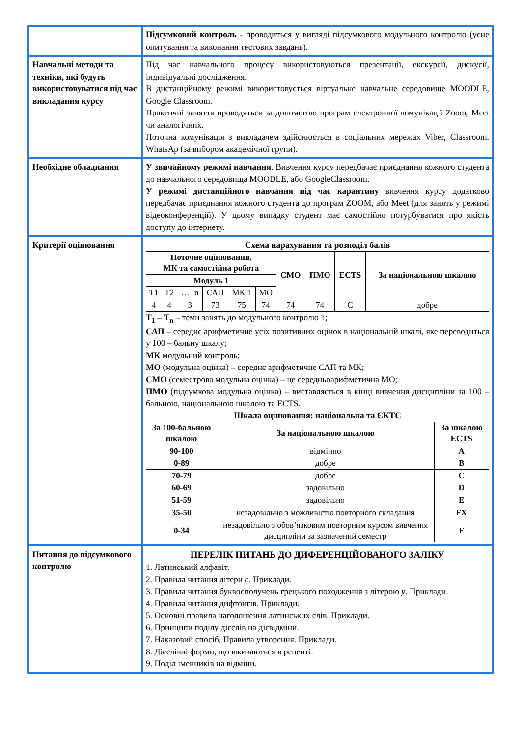| | Підсумковий контроль - проводиться у вигляді підсумкового модульного контролю (усне опитування та виконання тестових завдань). |
| Навчальні методи та техніки, які будуть використовуватися під час викладання курсу | Під час навчального процесу використовуються презентації, екскурсії, дискусії, індивідуальні дослідження. В дистанційному режимі використовується віртуальне навчальне середовище MOODLE, Google Classroom. Практичні заняття проводяться за допомогою програм електронної комунікації Zoom, Meet чи аналогічних. Поточна комунікація з викладачем здійснюється в соціальних мережах Viber, Classroom. WhatsAp (за вибором академічної групи). |
| Необхідне обладнання | У звичайному режимі навчання . Вивчення курсу передбачає приєднання кожного студента до навчального середовища MOODLE, або GoogleClassroom. У режимі дистанційного навчання під час карантину вивчення курсу додатково передбачає приєднання кожного студента до програм ZOOM, або Meet (для занять у режимі відеоконференцій). У цьому випадку студент має самостійно потурбуватися про якість доступу до інтернету. |
| Критерії оцінювання | Схема нарахування та розподіл балів / Поточне оцінювання, МК та самостійна робота / / / / / / СМО / ПМО / ECTS / За національною шкалою / / --- / --- / --- / --- / --- / --- / --- / --- / --- / --- / / Модуль 1 / / / / / / / / / / / Т1 / Т2 / …Тn / САП / МК 1 / МО / / / / / / 4 / 4 / 3 / 73 / 75 / 74 / 74 / 74 / С / добре / Т<sub>1</sub> – Т<sub>n</sub> – теми занять до модульного контролю 1; САП – середнє арифметичне усіх позитивних оцінок в національній шкалі, яке переводиться у 100 – бальну шкалу; МК модульний контроль; МО (модульна оцінка) – середнє арифметичне САП та МК; СМО (семестрова модульна оцінка) – це середньоарифметична МО; ПМО (підсумкова модульна оцінка) – виставляється в кінці вивчення дисципліни за 100 – бальною, національною шкалою та ECTS. Шкала оцінювання: національна та ЄКТС / За 100-бальною шкалою / За національною шкалою / За шкалою ECTS / / --- / --- / --- / / 90-100 / відмінно / A / / 0-89 / добре / B / / 70-79 / добре / C / / 60-69 / задовільно / D / / 51-59 / задовільно / E / / 35-50 / незадовільно з можливістю повторного складання / FX / / 0-34 / незадовільно з обов’язковим повторним курсом вивчення дисципліни за зазначений семестр / F / |
| Питання до підсумкового контролю | ПЕРЕЛІК ПИТАНЬ ДО ДИФЕРЕНЦІЙОВАНОГО ЗАЛІКУ 1. Латинський алфавіт. 2. Правила читання літери с . Приклади. 3. Правила читання буквосполучень грецького походження з літерою у . Приклади. 4. Правила читання дифтонгів. Приклади. 5. Основні правила наголошення латинських слів. Приклади. 6. Принципи поділу дієслів на дієвідміни. 7. Наказовий спосіб. Правила утворення. Приклади. 8. Дієслівні форми, що вживаються в рецепті. 9. Поділ іменників на відміни. |